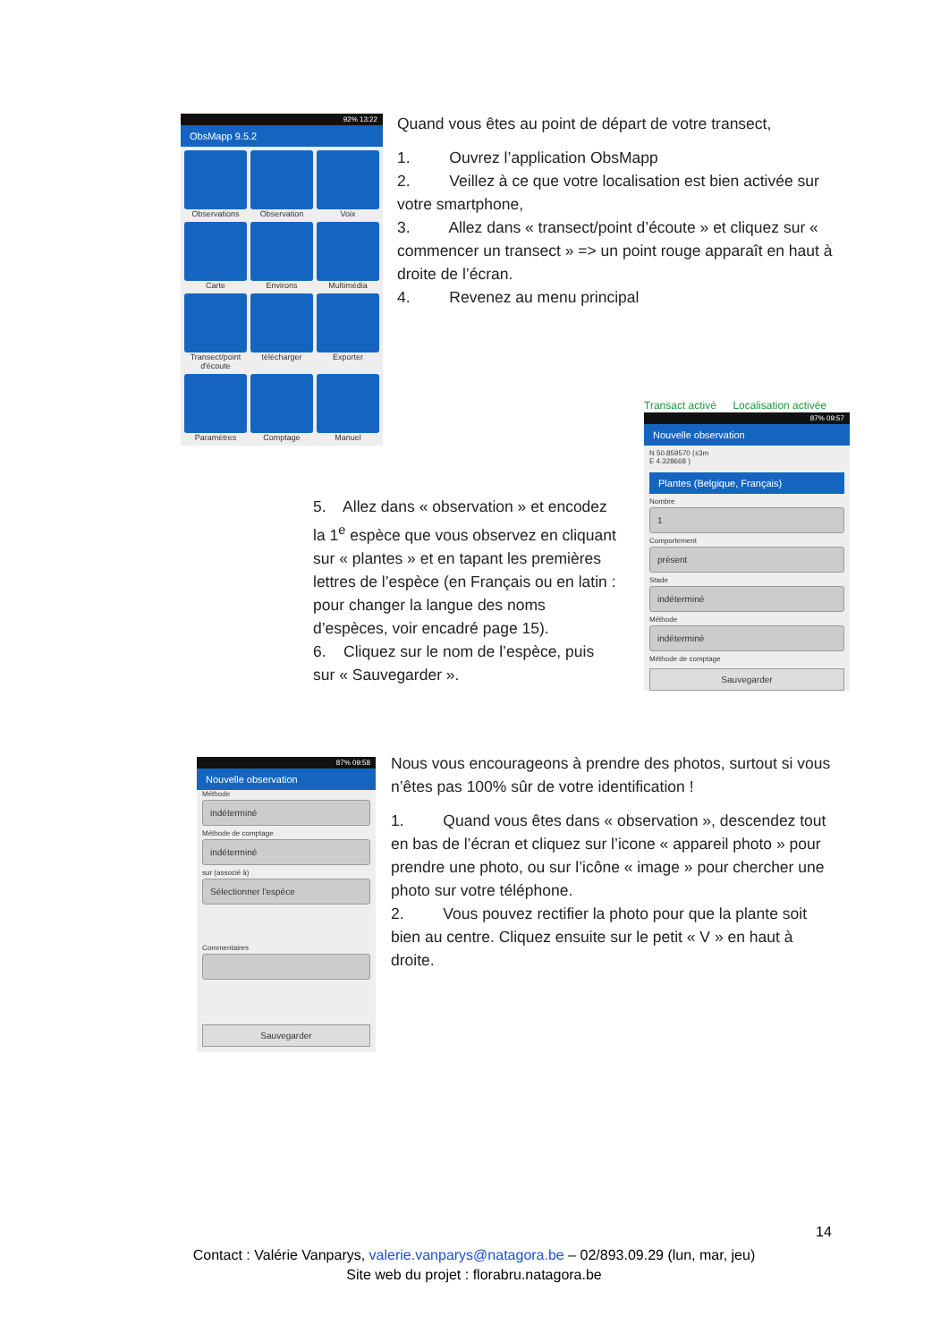92% 13:22
ObsMapp 9.5.2
Observations
Observation
Voix
Carte
Environs
Multimédia
Transect/point d'écoute
télécharger
Exporter
Paramètres
Comptage
Manuel
Quand vous êtes au point de départ de votre transect,
1. Ouvrez l’application ObsMapp
2. Veillez à ce que votre localisation est bien activée sur votre smartphone,
3. Allez dans « transect/point d’écoute » et cliquez sur « commencer un transect » => un point rouge apparaît en haut à droite de l’écran.
4. Revenez au menu principal
5. Allez dans « observation » et encodez la 1<sup>e</sup> espèce que vous observez en cliquant sur « plantes » et en tapant les premières lettres de l’espèce (en Français ou en latin : pour changer la langue des noms d’espèces, voir encadré page 15).
6. Cliquez sur le nom de l’espèce, puis sur « Sauvegarder ».
Transact activé Localisation activée
87% 09:57
Nouvelle observation
N 50.859570 (±3m
E 4.328668 )
Plantes (Belgique, Français)
Nombre
1
Comportement
présent
Stade
indéterminé
Méthode
indéterminé
Méthode de comptage
Sauvegarder
87% 09:58
Nouvelle observation
Méthode
indéterminé
Méthode de comptage
indéterminé
sur (associé à)
Sélectionner l'espèce
Commentaires
Sauvegarder
Nous vous encourageons à prendre des photos, surtout si vous n’êtes pas 100% sûr de votre identification !
1. Quand vous êtes dans « observation », descendez tout en bas de l’écran et cliquez sur l’icone « appareil photo » pour prendre une photo, ou sur l’icône « image » pour chercher une photo sur votre téléphone.
2. Vous pouvez rectifier la photo pour que la plante soit bien au centre. Cliquez ensuite sur le petit « V » en haut à droite.
14
Contact : Valérie Vanparys, valerie.vanparys@natagora.be – 02/893.09.29 (lun, mar, jeu)
Site web du projet : florabru.natagora.be